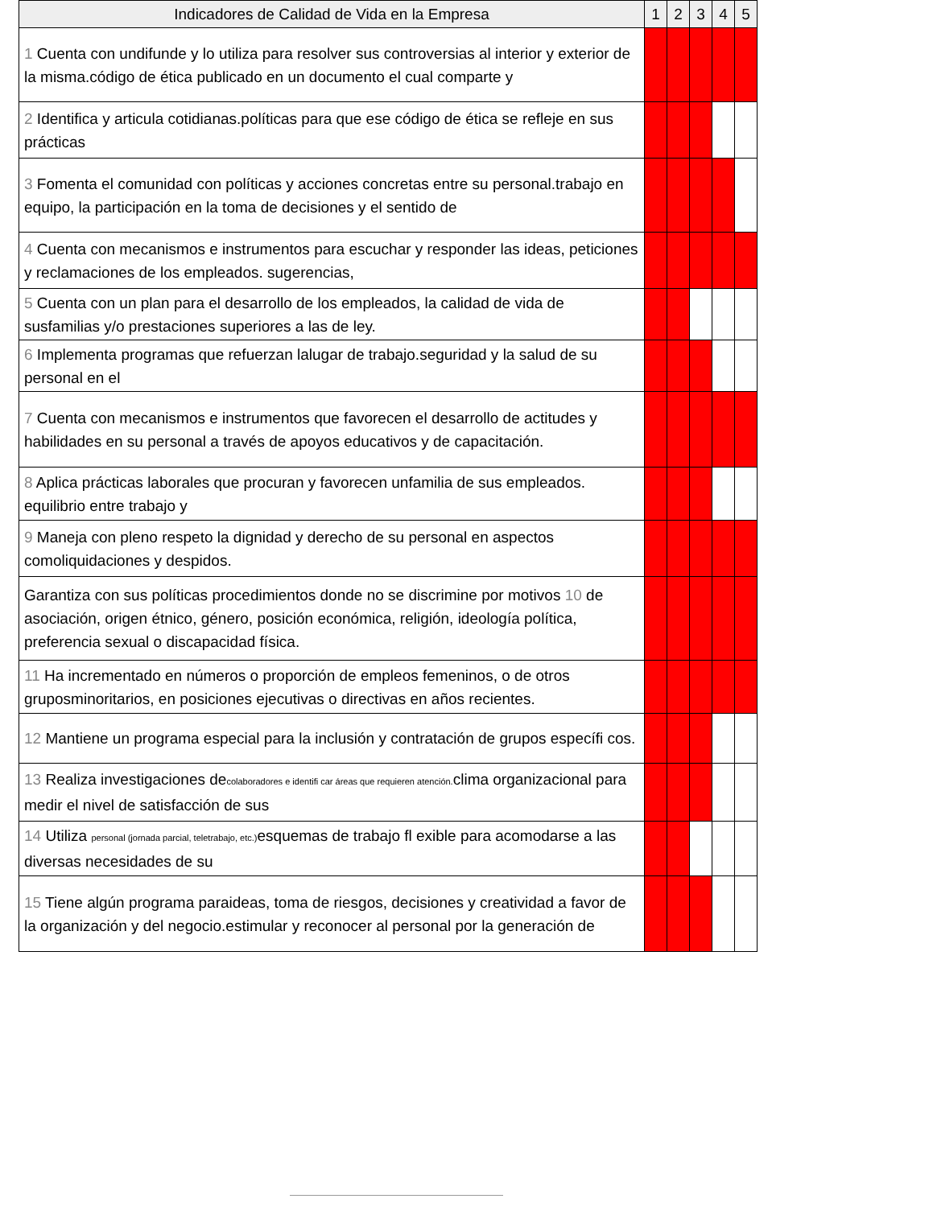| Indicadores de Calidad de Vida en la Empresa | 1 | 2 | 3 | 4 | 5 |
| --- | --- | --- | --- | --- | --- |
| 1 Cuenta con undifunde y lo utiliza para resolver sus controversias al interior y exterior de la misma.código de ética publicado en un documento el cual comparte y | | | | | |
| 2 Identifica y articula cotidianas.políticas para que ese código de ética se refleje en sus prácticas | | | | | |
| 3 Fomenta el comunidad con políticas y acciones concretas entre su personal.trabajo en equipo, la participación en la toma de decisiones y el sentido de | | | | | |
| 4 Cuenta con mecanismos e instrumentos para escuchar y responder las ideas, peticiones y reclamaciones de los empleados. sugerencias, | | | | | |
| 5 Cuenta con un plan para el desarrollo de los empleados, la calidad de vida de susfamilias y/o prestaciones superiores a las de ley. | | | | | |
| 6 Implementa programas que refuerzan lalugar de trabajo.seguridad y la salud de su personal en el | | | | | |
| 7 Cuenta con mecanismos e instrumentos que favorecen el desarrollo de actitudes y habilidades en su personal a través de apoyos educativos y de capacitación. | | | | | |
| 8 Aplica prácticas laborales que procuran y favorecen unfamilia de sus empleados. equilibrio entre trabajo y | | | | | |
| 9 Maneja con pleno respeto la dignidad y derecho de su personal en aspectos comoliquidaciones y despidos. | | | | | |
| Garantiza con sus políticas procedimientos donde no se discrimine por motivos 10 de asociación, origen étnico, género, posición económica, religión, ideología política, preferencia sexual o discapacidad física. | | | | | |
| 11 Ha incrementado en números o proporción de empleos femeninos, o de otros gruposminoritarios, en posiciones ejecutivas o directivas en años recientes. | | | | | |
| 12 Mantiene un programa especial para la inclusión y contratación de grupos específi cos. | | | | | |
| 13 Realiza investigaciones de colaboradores e identifi car áreas que requieren atención. clima organizacional para medir el nivel de satisfacción de sus | | | | | |
| 14 Utiliza personal (jornada parcial, teletrabajo, etc.) esquemas de trabajo fl exible para acomodarse a las diversas necesidades de su | | | | | |
| 15 Tiene algún programa paraideas, toma de riesgos, decisiones y creatividad a favor de la organización y del negocio.estimular y reconocer al personal por la generación de | | | | | |